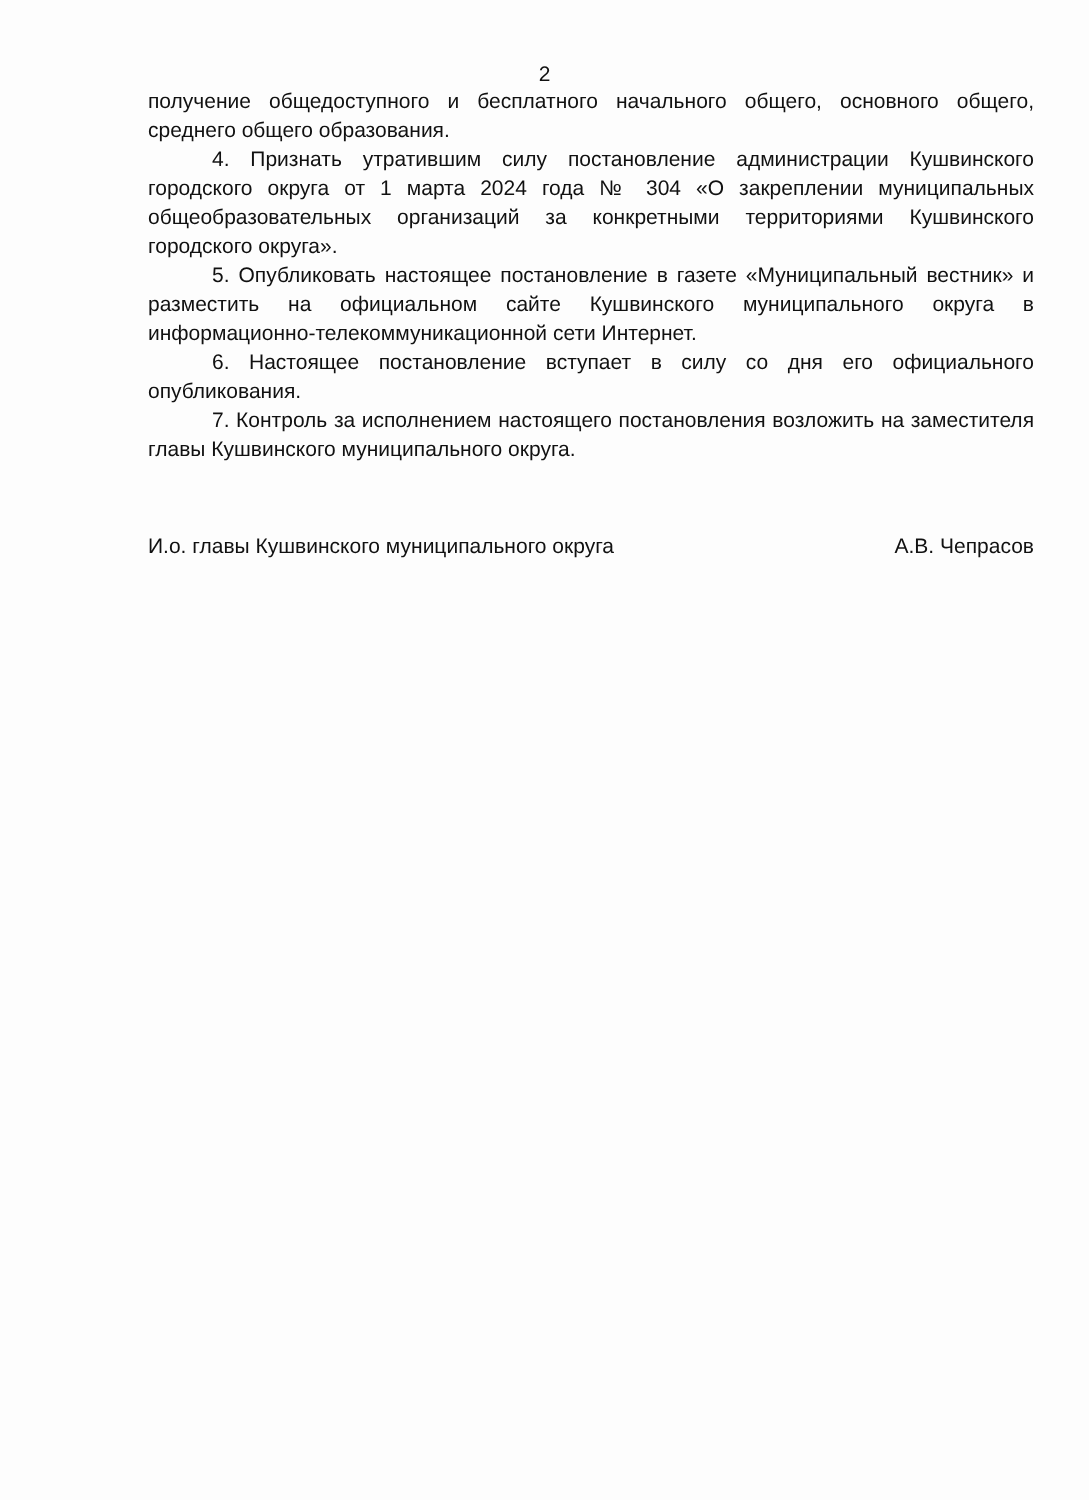2
получение общедоступного и бесплатного начального общего, основного общего, среднего общего образования.
4. Признать утратившим силу постановление администрации Кушвинского городского округа от 1 марта 2024 года № 304 «О закреплении муниципальных общеобразовательных организаций за конкретными территориями Кушвинского городского округа».
5. Опубликовать настоящее постановление в газете «Муниципальный вестник» и разместить на официальном сайте Кушвинского муниципального округа в информационно-телекоммуникационной сети Интернет.
6. Настоящее постановление вступает в силу со дня его официального опубликования.
7. Контроль за исполнением настоящего постановления возложить на заместителя главы Кушвинского муниципального округа.
И.о. главы Кушвинского муниципального округа А.В. Чепрасов